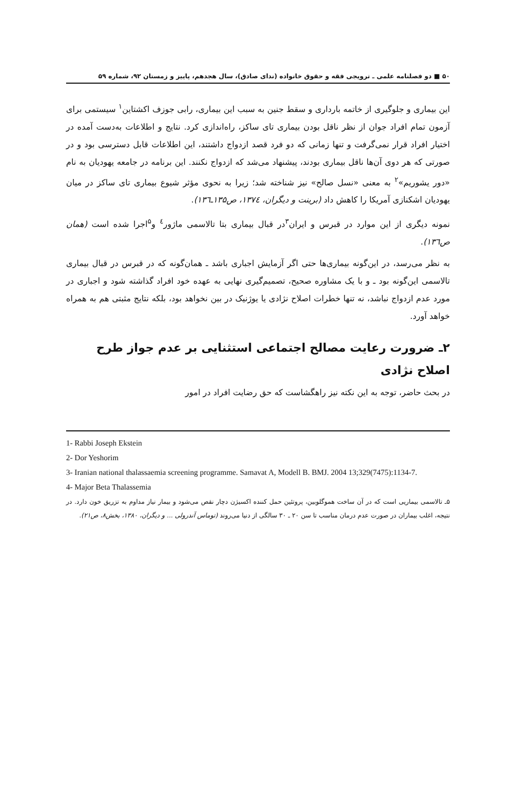۵۰ ■ دو فصلنامه علمی ـ ترویجی فقه و حقوق خانواده (ندای صادق)، سال هجدهم، پاییز و زمستان ۹۲، شماره ۵۹
این بیماری و جلوگیری از خاتمه بارداری و سقط جنین به سبب این بیماری، رابی جوزف اکشتاین<sup>۱</sup> سیستمی برای آزمون تمام افراد جوان از نظر ناقل بودن بیماری تای ساکز، راه‌اندازی کرد. نتایج و اطلاعات به‌دست آمده در اختیار افراد قرار نمی‌گرفت و تنها زمانی که دو فرد قصد ازدواج داشتند، این اطلاعات قابل دسترسی بود و در صورتی که هر دوی آن‌ها ناقل بیماری بودند، پیشنهاد می‌شد که ازدواج نکنند. این برنامه در جامعه یهودیان به نام «دور یشوریم»<sup>۲</sup> به معنی «نسل صالح» نیز شناخته شد؛ زیرا به نحوی مؤثر شیوع بیماری تای ساکز در میان یهودیان اشکنازی آمریکا را کاهش داد (برینت و دیگران، ۱۳۷٤، ص۱۳۵ـ۱۳٦).
نمونه دیگری از این موارد در قبرس و ایران<sup>۳</sup>در قبال بیماری بتا تالاسمی ماژور<sup>٤</sup> و<sup>۵</sup>اجرا شده است (همان ص۱۳٦).
به نظر می‌رسد، در این‌گونه بیماری‌ها حتی اگر آزمایش اجباری باشد ـ همان‌گونه که در قبرس در قبال بیماری تالاسمی این‌گونه بود ـ و با یک مشاوره صحیح، تصمیم‌گیری نهایی به عهده خود افراد گذاشته شود و اجباری در مورد عدم ازدواج نباشد، نه تنها خطرات اصلاح نژادی یا یوژنیک در بین نخواهد بود، بلکه نتایج مثبتی هم به همراه خواهد آورد.
۲ـ ضرورت رعایت مصالح اجتماعی استثنایی بر عدم جواز طرح اصلاح نژادی
در بحث حاضر، توجه به این نکته نیز راهگشاست که حق رضایت افراد در امور
1- Rabbi Joseph Ekstein
2- Dor Yeshorim
3- Iranian national thalassaemia screening programme. Samavat A, Modell B. BMJ. 2004 13;329(7475):1134-7.
4- Major Beta Thalassemia
۵ـ تالاسمی بیماریی است که در آن ساخت هموگلوبین، پروتئین حمل کننده اکسیژن دچار نقص می‌شود و بیمار نیاز مداوم به تزریق خون دارد. در نتیجه، اغلب بیماران در صورت عدم درمان مناسب تا سن ۲۰ ـ ۳۰ سالگی از دنیا می‌روند (توماس آندرولی ... و دیگران، ۱۳۸۰، بخش۸، ص۲۱).